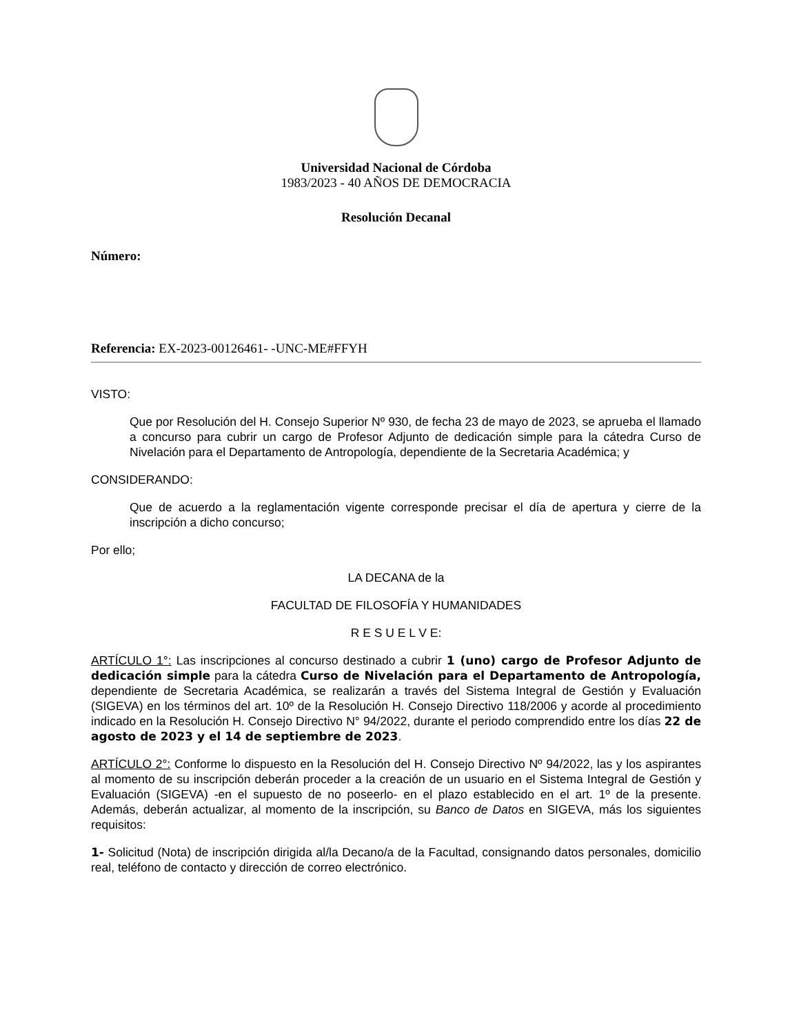Universidad Nacional de Córdoba
1983/2023 - 40 AÑOS DE DEMOCRACIA
Resolución Decanal
Número:
Referencia: EX-2023-00126461- -UNC-ME#FFYH
VISTO:
Que por Resolución del H. Consejo Superior Nº 930, de fecha 23 de mayo de 2023, se aprueba el llamado a concurso para cubrir un cargo de Profesor Adjunto de dedicación simple para la cátedra Curso de Nivelación para el Departamento de Antropología, dependiente de la Secretaria Académica; y
CONSIDERANDO:
Que de acuerdo a la reglamentación vigente corresponde precisar el día de apertura y cierre de la inscripción a dicho concurso;
Por ello;
LA DECANA de la
FACULTAD DE FILOSOFÍA Y HUMANIDADES
R E S U E L V E:
ARTÍCULO 1°: Las inscripciones al concurso destinado a cubrir 1 (uno) cargo de Profesor Adjunto de dedicación simple para la cátedra Curso de Nivelación para el Departamento de Antropología, dependiente de Secretaria Académica, se realizarán a través del Sistema Integral de Gestión y Evaluación (SIGEVA) en los términos del art. 10º de la Resolución H. Consejo Directivo 118/2006 y acorde al procedimiento indicado en la Resolución H. Consejo Directivo N° 94/2022, durante el periodo comprendido entre los días 22 de agosto de 2023 y el 14 de septiembre de 2023.
ARTÍCULO 2°: Conforme lo dispuesto en la Resolución del H. Consejo Directivo Nº 94/2022, las y los aspirantes al momento de su inscripción deberán proceder a la creación de un usuario en el Sistema Integral de Gestión y Evaluación (SIGEVA) -en el supuesto de no poseerlo- en el plazo establecido en el art. 1º de la presente. Además, deberán actualizar, al momento de la inscripción, su Banco de Datos en SIGEVA, más los siguientes requisitos:
1- Solicitud (Nota) de inscripción dirigida al/la Decano/a de la Facultad, consignando datos personales, domicilio real, teléfono de contacto y dirección de correo electrónico.